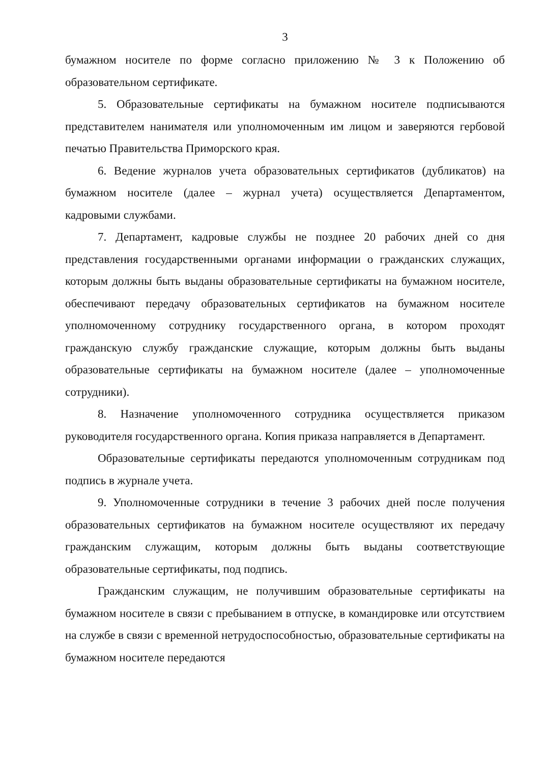3
бумажном носителе по форме согласно приложению № 3 к Положению об образовательном сертификате.
5. Образовательные сертификаты на бумажном носителе подписываются представителем нанимателя или уполномоченным им лицом и заверяются гербовой печатью Правительства Приморского края.
6. Ведение журналов учета образовательных сертификатов (дубликатов) на бумажном носителе (далее – журнал учета) осуществляется Департаментом, кадровыми службами.
7. Департамент, кадровые службы не позднее 20 рабочих дней со дня представления государственными органами информации о гражданских служащих, которым должны быть выданы образовательные сертификаты на бумажном носителе, обеспечивают передачу образовательных сертификатов на бумажном носителе уполномоченному сотруднику государственного органа, в котором проходят гражданскую службу гражданские служащие, которым должны быть выданы образовательные сертификаты на бумажном носителе (далее – уполномоченные сотрудники).
8. Назначение уполномоченного сотрудника осуществляется приказом руководителя государственного органа. Копия приказа направляется в Департамент.
Образовательные сертификаты передаются уполномоченным сотрудникам под подпись в журнале учета.
9. Уполномоченные сотрудники в течение 3 рабочих дней после получения образовательных сертификатов на бумажном носителе осуществляют их передачу гражданским служащим, которым должны быть выданы соответствующие образовательные сертификаты, под подпись.
Гражданским служащим, не получившим образовательные сертификаты на бумажном носителе в связи с пребыванием в отпуске, в командировке или отсутствием на службе в связи с временной нетрудоспособностью, образовательные сертификаты на бумажном носителе передаются